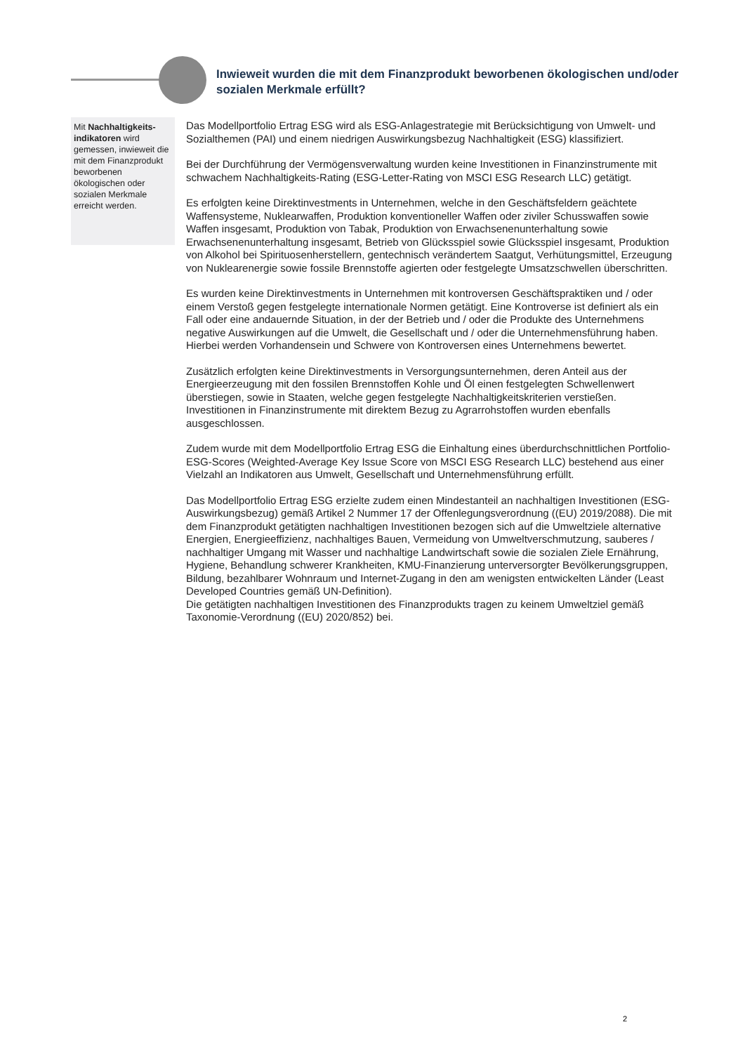Inwieweit wurden die mit dem Finanzprodukt beworbenen ökologischen und/oder sozialen Merkmale erfüllt?
Mit Nachhaltigkeits-indikatoren wird gemessen, inwieweit die mit dem Finanzprodukt beworbenen ökologischen oder sozialen Merkmale erreicht werden.
Das Modellportfolio Ertrag ESG wird als ESG-Anlagestrategie mit Berücksichtigung von Umwelt- und Sozialthemen (PAI) und einem niedrigen Auswirkungsbezug Nachhaltigkeit (ESG) klassifiziert.
Bei der Durchführung der Vermögensverwaltung wurden keine Investitionen in Finanzinstrumente mit schwachem Nachhaltigkeits-Rating (ESG-Letter-Rating von MSCI ESG Research LLC) getätigt.
Es erfolgten keine Direktinvestments in Unternehmen, welche in den Geschäftsfeldern geächtete Waffensysteme, Nuklearwaffen, Produktion konventioneller Waffen oder ziviler Schusswaffen sowie Waffen insgesamt, Produktion von Tabak, Produktion von Erwachsenenunterhaltung sowie Erwachsenenunterhaltung insgesamt, Betrieb von Glücksspiel sowie Glücksspiel insgesamt, Produktion von Alkohol bei Spirituosenherstellern, gentechnisch verändertem Saatgut, Verhütungsmittel, Erzeugung von Nuklearenergie sowie fossile Brennstoffe agierten oder festgelegte Umsatzschwellen überschritten.
Es wurden keine Direktinvestments in Unternehmen mit kontroversen Geschäftspraktiken und / oder einem Verstoß gegen festgelegte internationale Normen getätigt. Eine Kontroverse ist definiert als ein Fall oder eine andauernde Situation, in der der Betrieb und / oder die Produkte des Unternehmens negative Auswirkungen auf die Umwelt, die Gesellschaft und / oder die Unternehmensführung haben. Hierbei werden Vorhandensein und Schwere von Kontroversen eines Unternehmens bewertet.
Zusätzlich erfolgten keine Direktinvestments in Versorgungsunternehmen, deren Anteil aus der Energieerzeugung mit den fossilen Brennstoffen Kohle und Öl einen festgelegten Schwellenwert überstiegen, sowie in Staaten, welche gegen festgelegte Nachhaltigkeitskriterien verstießen. Investitionen in Finanzinstrumente mit direktem Bezug zu Agrarrohstoffen wurden ebenfalls ausgeschlossen.
Zudem wurde mit dem Modellportfolio Ertrag ESG die Einhaltung eines überdurchschnittlichen Portfolio-ESG-Scores (Weighted-Average Key Issue Score von MSCI ESG Research LLC) bestehend aus einer Vielzahl an Indikatoren aus Umwelt, Gesellschaft und Unternehmensführung erfüllt.
Das Modellportfolio Ertrag ESG erzielte zudem einen Mindestanteil an nachhaltigen Investitionen (ESG-Auswirkungsbezug) gemäß Artikel 2 Nummer 17 der Offenlegungsverordnung ((EU) 2019/2088). Die mit dem Finanzprodukt getätigten nachhaltigen Investitionen bezogen sich auf die Umweltziele alternative Energien, Energieeffizienz, nachhaltiges Bauen, Vermeidung von Umweltverschmutzung, sauberes / nachhaltiger Umgang mit Wasser und nachhaltige Landwirtschaft sowie die sozialen Ziele Ernährung, Hygiene, Behandlung schwerer Krankheiten, KMU-Finanzierung unterversorgter Bevölkerungsgruppen, Bildung, bezahlbarer Wohnraum und Internet-Zugang in den am wenigsten entwickelten Länder (Least Developed Countries gemäß UN-Definition).
Die getätigten nachhaltigen Investitionen des Finanzprodukts tragen zu keinem Umweltziel gemäß Taxonomie-Verordnung ((EU) 2020/852) bei.
2